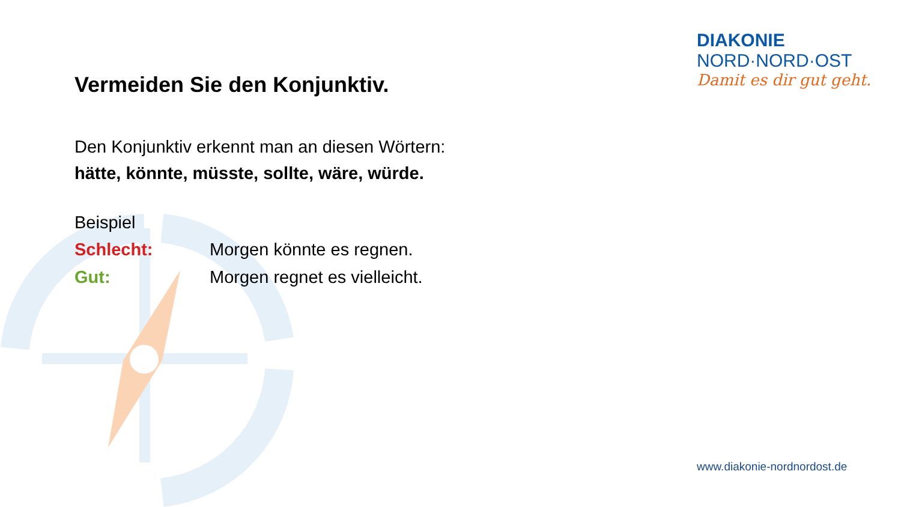DIAKONIE
NORD·NORD·OST
Damit es dir gut geht.
Vermeiden Sie den Konjunktiv.
Den Konjunktiv erkennt man an diesen Wörtern:
hätte, könnte, müsste, sollte, wäre, würde.
Beispiel
Schlecht: Morgen könnte es regnen.
Gut: Morgen regnet es vielleicht.
www.diakonie-nordnordost.de